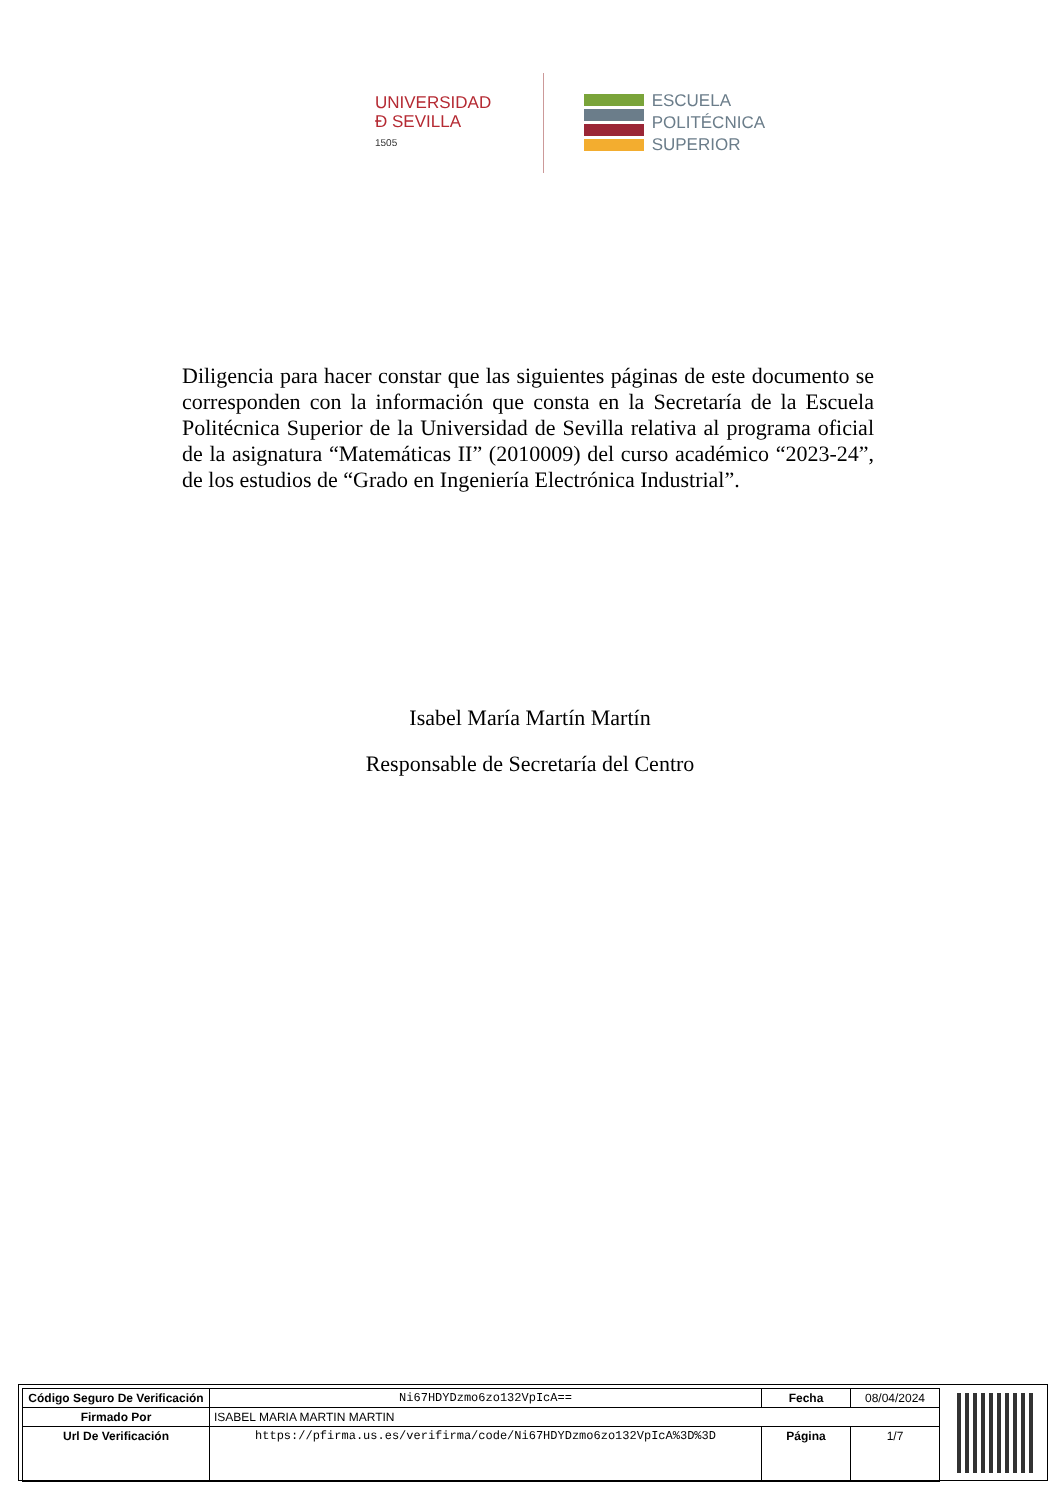UNIVERSIDAD
Đ SEVILLA
1505
ESCUELA
POLITÉCNICA
SUPERIOR
Diligencia para hacer constar que las siguientes páginas de este documento se corresponden con la información que consta en la Secretaría de la Escuela Politécnica Superior de la Universidad de Sevilla relativa al programa oficial de la asignatura “Matemáticas II” (2010009) del curso académico “2023-24”, de los estudios de “Grado en Ingeniería Electrónica Industrial”.
Isabel María Martín Martín
Responsable de Secretaría del Centro
| Código Seguro De Verificación | Ni67HDYDzmo6zo132VpIcA== | Fecha | 08/04/2024 |
| Firmado Por | ISABEL MARIA MARTIN MARTIN | | |
| Url De Verificación | https://pfirma.us.es/verifirma/code/Ni67HDYDzmo6zo132VpIcA%3D%3D | Página | 1/7 |